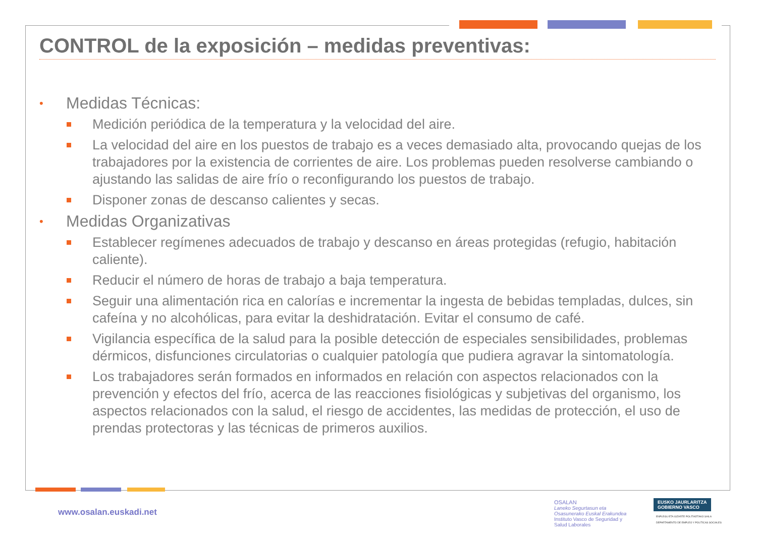CONTROL de la exposición – medidas preventivas:
• Medidas Técnicas:
Medición periódica de la temperatura y la velocidad del aire.
La velocidad del aire en los puestos de trabajo es a veces demasiado alta, provocando quejas de los trabajadores por la existencia de corrientes de aire. Los problemas pueden resolverse cambiando o ajustando las salidas de aire frío o reconfigurando los puestos de trabajo.
Disponer zonas de descanso calientes y secas.
• Medidas Organizativas
Establecer regímenes adecuados de trabajo y descanso en áreas protegidas (refugio, habitación caliente).
Reducir el número de horas de trabajo a baja temperatura.
Seguir una alimentación rica en calorías e incrementar la ingesta de bebidas templadas, dulces, sin cafeína y no alcohólicas, para evitar la deshidratación. Evitar el consumo de café.
Vigilancia específica de la salud para la posible detección de especiales sensibilidades, problemas dérmicos, disfunciones circulatorias o cualquier patología que pudiera agravar la sintomatología.
Los trabajadores serán formados en informados en relación con aspectos relacionados con la prevención y efectos del frío, acerca de las reacciones fisiológicas y subjetivas del organismo, los aspectos relacionados con la salud, el riesgo de accidentes, las medidas de protección, el uso de prendas protectoras y las técnicas de primeros auxilios.
www.osalan.euskadi.net
OSALAN
Laneko Segurtasun eta
Osasunerako Euskal Erakundea
Instituto Vasco de Seguridad y
Salud Laborales
EUSKO JAURLARITZA
GOBIERNO VASCO
ENPLEGU ETA GIZARTE POLITIKETAKO SAILA
DEPARTAMENTO DE EMPLEO Y POLÍTICAS SOCIALES